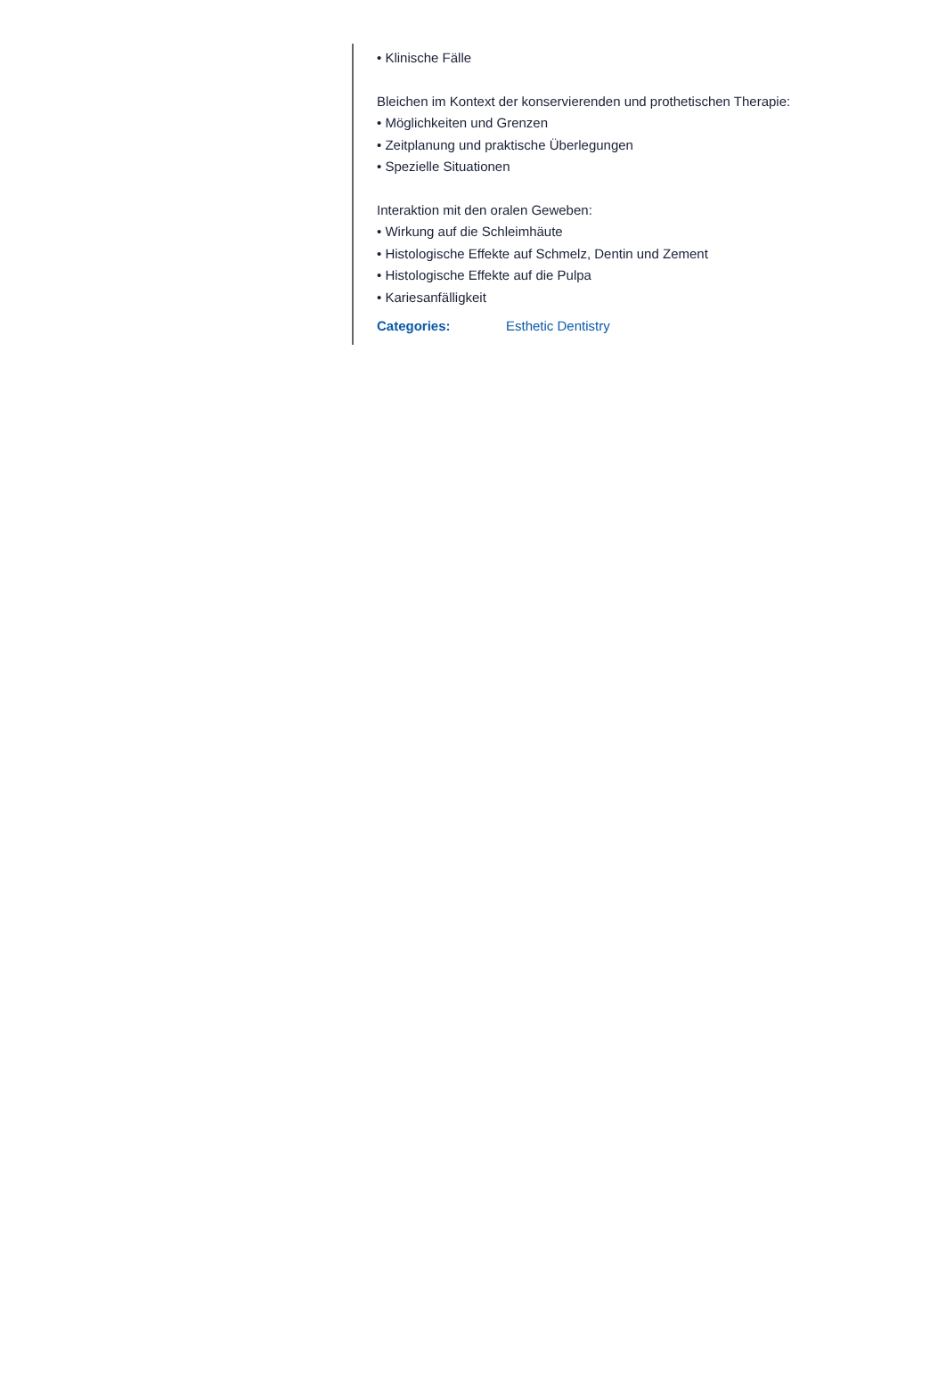• Klinische Fälle
Bleichen im Kontext der konservierenden und prothetischen Therapie:
• Möglichkeiten und Grenzen
• Zeitplanung und praktische Überlegungen
• Spezielle Situationen
Interaktion mit den oralen Geweben:
• Wirkung auf die Schleimhäute
• Histologische Effekte auf Schmelz, Dentin und Zement
• Histologische Effekte auf die Pulpa
• Kariesanfälligkeit
Categories: Esthetic Dentistry